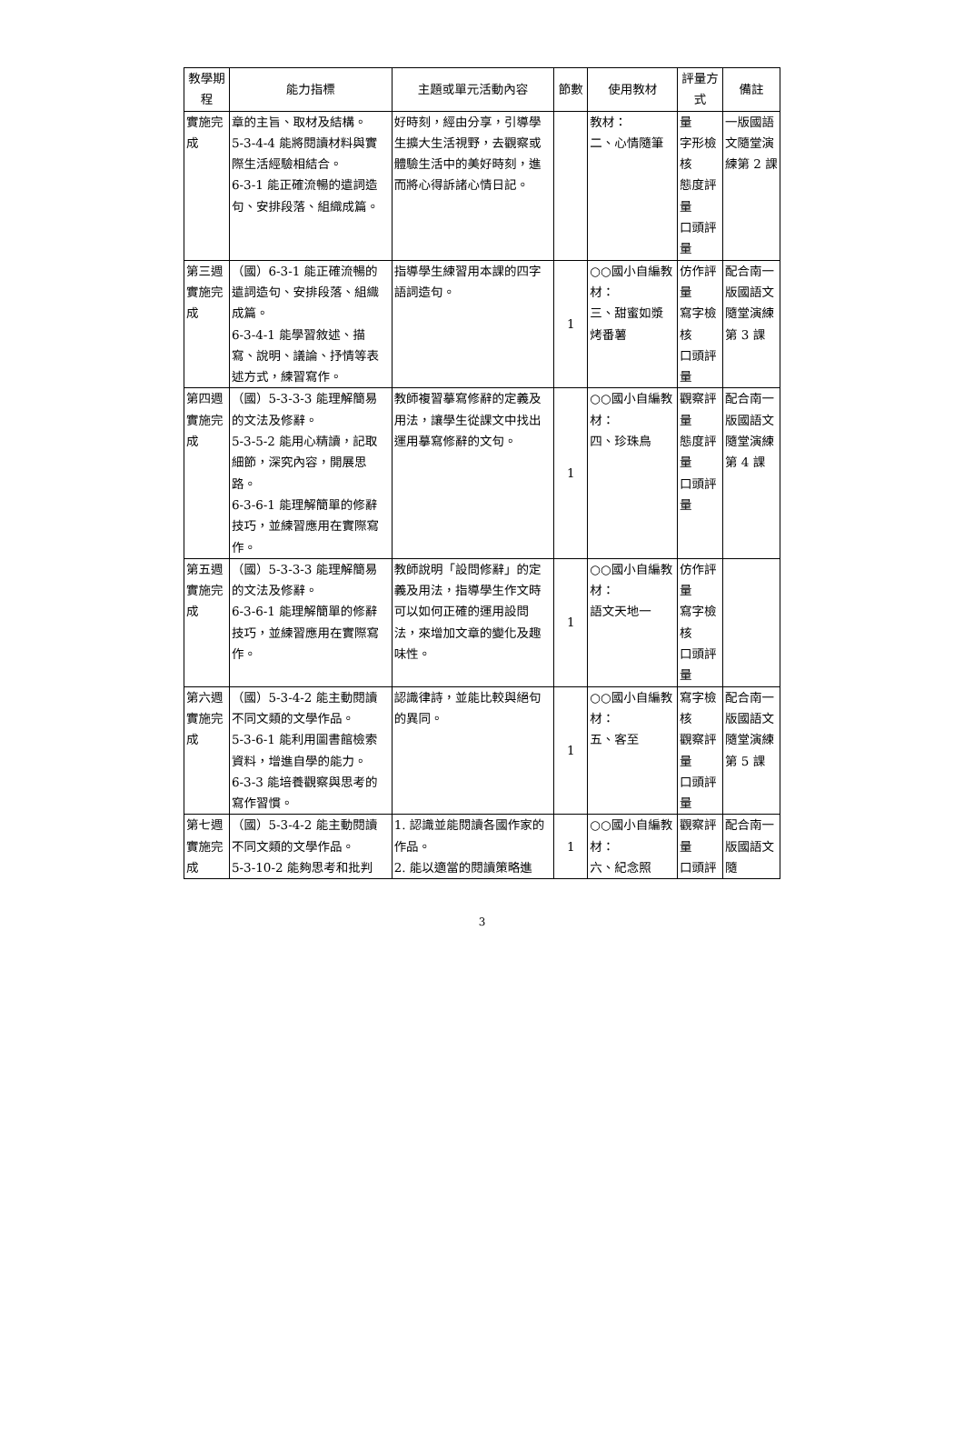| 教學期程 | 能力指標 | 主題或單元活動內容 | 節數 | 使用教材 | 評量方式 | 備註 |
| --- | --- | --- | --- | --- | --- | --- |
| 實施完成 | 章的主旨、取材及結構。 5-3-4-4 能將閱讀材料與實際生活經驗相結合。 6-3-1 能正確流暢的遣詞造句、安排段落、組織成篇。 | 好時刻，經由分享，引導學生擴大生活視野，去觀察或體驗生活中的美好時刻，進而將心得訴諸心情日記。 | | 教材： 二、心情隨筆 | 量 字形檢核 態度評量 口頭評量 | 一版國語文隨堂演練第 2 課 |
| 第三週實施完成 | （國）6-3-1 能正確流暢的遣詞造句、安排段落、組織成篇。 6-3-4-1 能學習敘述、描寫、說明、議論、抒情等表述方式，練習寫作。 | 指導學生練習用本課的四字語詞造句。 | 1 | ○○國小自編教材： 三、甜蜜如漿烤番薯 | 仿作評量 寫字檢核 口頭評量 | 配合南一版國語文隨堂演練第 3 課 |
| 第四週實施完成 | （國）5-3-3-3 能理解簡易的文法及修辭。 5-3-5-2 能用心精讀，記取細節，深究內容，開展思路。 6-3-6-1 能理解簡單的修辭技巧，並練習應用在實際寫作。 | 教師複習摹寫修辭的定義及用法，讓學生從課文中找出運用摹寫修辭的文句。 | 1 | ○○國小自編教材： 四、珍珠鳥 | 觀察評量 態度評量 口頭評量 | 配合南一版國語文隨堂演練第 4 課 |
| 第五週實施完成 | （國）5-3-3-3 能理解簡易的文法及修辭。 6-3-6-1 能理解簡單的修辭技巧，並練習應用在實際寫作。 | 教師說明「設問修辭」的定義及用法，指導學生作文時可以如何正確的運用設問法，來增加文章的變化及趣味性。 | 1 | ○○國小自編教材： 語文天地一 | 仿作評量 寫字檢核 口頭評量 | |
| 第六週實施完成 | （國）5-3-4-2 能主動閱讀不同文類的文學作品。 5-3-6-1 能利用圖書館檢索資料，增進自學的能力。 6-3-3 能培養觀察與思考的寫作習慣。 | 認識律詩，並能比較與絕句的異同。 | 1 | ○○國小自編教材： 五、客至 | 寫字檢核 觀察評量 口頭評量 | 配合南一版國語文隨堂演練第 5 課 |
| 第七週實施完成 | （國）5-3-4-2 能主動閱讀不同文類的文學作品。 5-3-10-2 能夠思考和批判 | 1. 認識並能閱讀各國作家的作品。 2. 能以適當的閱讀策略進 | 1 | ○○國小自編教材： 六、紀念照 | 觀察評量 口頭評 | 配合南一版國語文隨 |
3